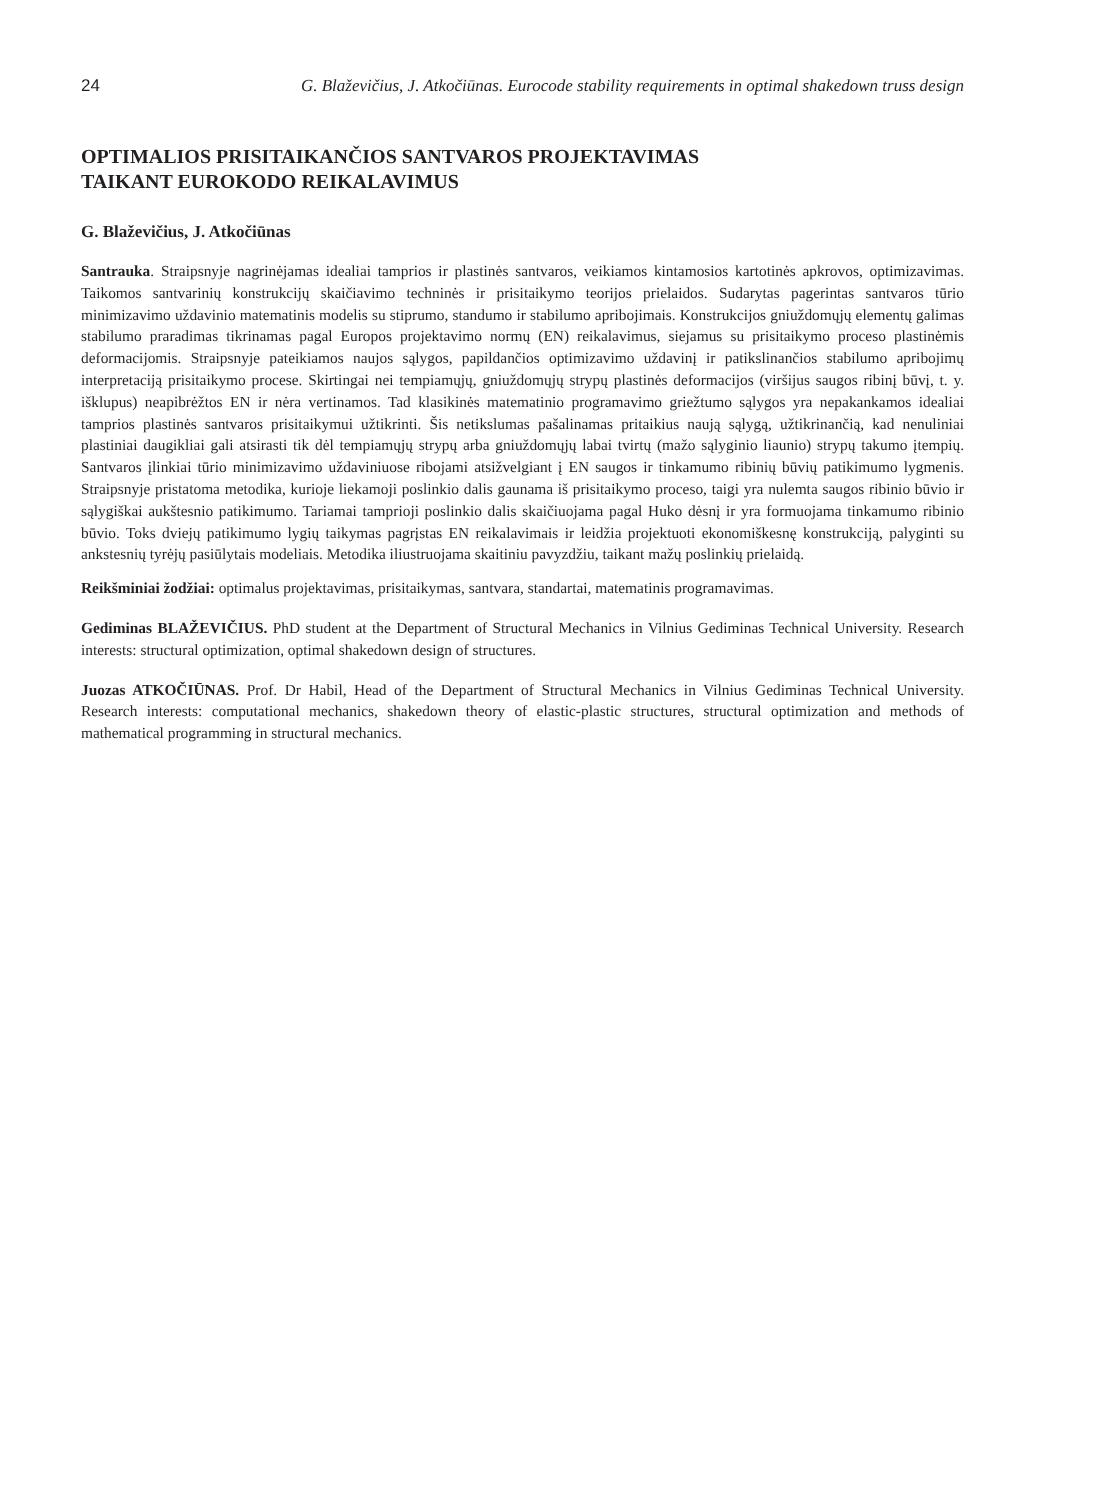24 G. Blaževičius, J. Atkočiūnas. Eurocode stability requirements in optimal shakedown truss design
OPTIMALIOS PRISITAIKANČIOS SANTVAROS PROJEKTAVIMAS
TAIKANT EUROKODO REIKALAVIMUS
G. Blaževičius, J. Atkočiūnas
Santrauka. Straipsnyje nagrinėjamas idealiai tamprios ir plastinės santvaros, veikiamos kintamosios kartotinės apkrovos, optimizavimas. Taikomos santvarinių konstrukcijų skaičiavimo techninės ir prisitaikymo teorijos prielaidos. Sudarytas pagerintas santvaros tūrio minimizavimo uždavinio matematinis modelis su stiprumo, standumo ir stabilumo apribojimais. Konstrukcijos gniuždomųjų elementų galimas stabilumo praradimas tikrinamas pagal Europos projektavimo normų (EN) reikalavimus, siejamus su prisitaikymo proceso plastinėmis deformacijomis. Straipsnyje pateikiamos naujos sąlygos, papildančios optimizavimo uždavinį ir patikslinančios stabilumo apribojimų interpretaciją prisitaikymo procese. Skirtingai nei tempiamųjų, gniuždomųjų strypų plastinės deformacijos (viršijus saugos ribinį būvį, t. y. išklupus) neapibrėžtos EN ir nėra vertinamos. Tad klasikinės matematinio programavimo griežtumo sąlygos yra nepakankamos idealiai tamprios plastinės santvaros prisitaikymui užtikrinti. Šis netikslumas pašalinamas pritaikius naują sąlygą, užtikrinančią, kad nenuliniai plastiniai daugikliai gali atsirasti tik dėl tempiamųjų strypų arba gniuždomųjų labai tvirtų (mažo sąlyginio liaunio) strypų takumo įtempių. Santvaros įlinkiai tūrio minimizavimo uždaviniuose ribojami atsižvelgiant į EN saugos ir tinkamumo ribinių būvių patikimumo lygmenis. Straipsnyje pristatoma metodika, kurioje liekamoji poslinkio dalis gaunama iš prisitaikymo proceso, taigi yra nulemta saugos ribinio būvio ir sąlygiškai aukštesnio patikimumo. Tariamai tamprioji poslinkio dalis skaičiuojama pagal Huko dėsnį ir yra formuojama tinkamumo ribinio būvio. Toks dviejų patikimumo lygių taikymas pagrįstas EN reikalavimais ir leidžia projektuoti ekonomiškesnę konstrukciją, palyginti su ankstesnių tyrėjų pasiūlytais modeliais. Metodika iliustruojama skaitiniu pavyzdžiu, taikant mažų poslinkių prielaidą.
Reikšminiai žodžiai: optimalus projektavimas, prisitaikymas, santvara, standartai, matematinis programavimas.
Gediminas BLAŽEVIČIUS. PhD student at the Department of Structural Mechanics in Vilnius Gediminas Technical University. Research interests: structural optimization, optimal shakedown design of structures.
Juozas ATKOČIŪNAS. Prof. Dr Habil, Head of the Department of Structural Mechanics in Vilnius Gediminas Technical University. Research interests: computational mechanics, shakedown theory of elastic-plastic structures, structural optimization and methods of mathematical programming in structural mechanics.